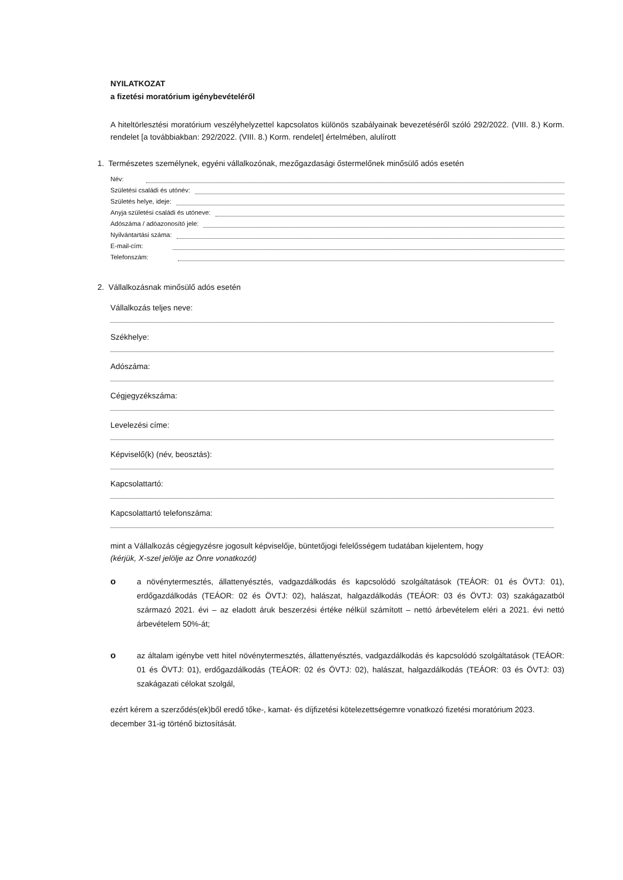NYILATKOZAT
a fizetési moratórium igénybevételéről
A hiteltörlesztési moratórium veszélyhelyzettel kapcsolatos különös szabályainak bevezetéséről szóló 292/2022. (VIII. 8.) Korm. rendelet [a továbbiakban: 292/2022. (VIII. 8.) Korm. rendelet] értelmében, alulírott
1. Természetes személynek, egyéni vállalkozónak, mezőgazdasági őstermelőnek minősülő adós esetén
Név:
Születési családi és utónév:
Születés helye, ideje:
Anyja születési családi és utóneve:
Adószáma / adóazonosító jele:
Nyilvántartási száma:
E-mail-cím:
Telefonszám:
2. Vállalkozásnak minősülő adós esetén
Vállalkozás teljes neve:
Székhelye:
Adószáma:
Cégjegyzékszáma:
Levelezési címe:
Képviselő(k) (név, beosztás):
Kapcsolattartó:
Kapcsolattartó telefonszáma:
mint a Vállalkozás cégjegyzésre jogosult képviselője, büntetőjogi felelősségem tudatában kijelentem, hogy
(kérjük, X-szel jelölje az Önre vonatkozót)
o
a növénytermesztés, állattenyésztés, vadgazdálkodás és kapcsolódó szolgáltatások (TEÁOR: 01 és ÖVTJ: 01), erdőgazdálkodás (TEÁOR: 02 és ÖVTJ: 02), halászat, halgazdálkodás (TEÁOR: 03 és ÖVTJ: 03) szakágazatból származó 2021. évi – az eladott áruk beszerzési értéke nélkül számított – nettó árbevételem eléri a 2021. évi nettó árbevételem 50%-át;
o
az általam igénybe vett hitel növénytermesztés, állattenyésztés, vadgazdálkodás és kapcsolódó szolgáltatások (TEÁOR: 01 és ÖVTJ: 01), erdőgazdálkodás (TEÁOR: 02 és ÖVTJ: 02), halászat, halgazdálkodás (TEÁOR: 03 és ÖVTJ: 03) szakágazati célokat szolgál,
ezért kérem a szerződés(ek)ből eredő tőke-, kamat- és díjfizetési kötelezettségemre vonatkozó fizetési moratórium 2023. december 31-ig történő biztosítását.